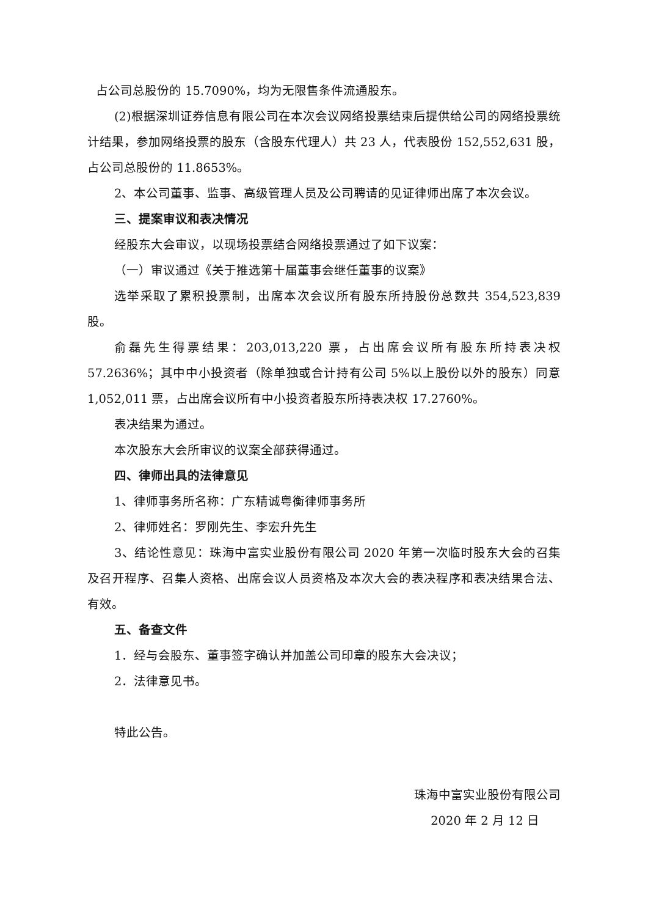占公司总股份的 15.7090%，均为无限售条件流通股东。
(2)根据深圳证券信息有限公司在本次会议网络投票结束后提供给公司的网络投票统计结果，参加网络投票的股东（含股东代理人）共 23 人，代表股份 152,552,631 股，占公司总股份的 11.8653%。
2、本公司董事、监事、高级管理人员及公司聘请的见证律师出席了本次会议。
三、提案审议和表决情况
经股东大会审议，以现场投票结合网络投票通过了如下议案：
（一）审议通过《关于推选第十届董事会继任董事的议案》
选举采取了累积投票制，出席本次会议所有股东所持股份总数共 354,523,839 股。
俞磊先生得票结果：203,013,220 票，占出席会议所有股东所持表决权 57.2636%；其中中小投资者（除单独或合计持有公司 5%以上股份以外的股东）同意 1,052,011 票，占出席会议所有中小投资者股东所持表决权 17.2760%。
表决结果为通过。
本次股东大会所审议的议案全部获得通过。
四、律师出具的法律意见
1、律师事务所名称：广东精诚粤衡律师事务所
2、律师姓名：罗刚先生、李宏升先生
3、结论性意见：珠海中富实业股份有限公司 2020 年第一次临时股东大会的召集及召开程序、召集人资格、出席会议人员资格及本次大会的表决程序和表决结果合法、有效。
五、备查文件
1．经与会股东、董事签字确认并加盖公司印章的股东大会决议；
2．法律意见书。
特此公告。
珠海中富实业股份有限公司
2020 年 2 月 12 日